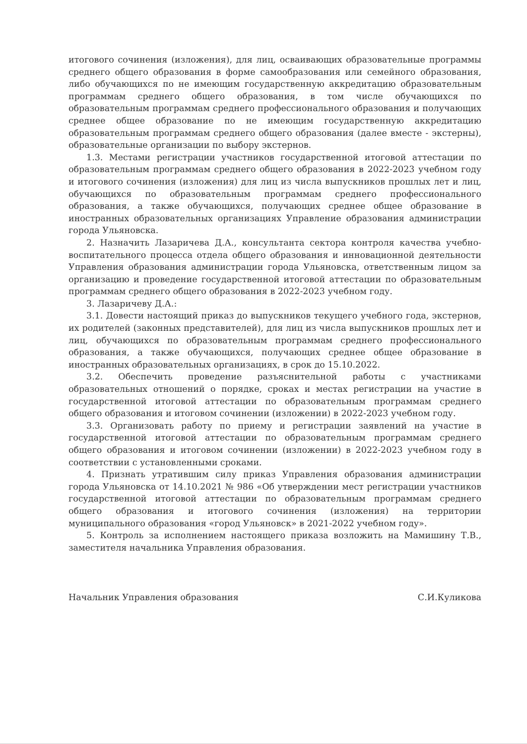итогового сочинения (изложения), для лиц, осваивающих образовательные программы среднего общего образования в форме самообразования или семейного образования, либо обучающихся по не имеющим государственную аккредитацию образовательным программам среднего общего образования, в том числе обучающихся по образовательным программам среднего профессионального образования и получающих среднее общее образование по не имеющим государственную аккредитацию образовательным программам среднего общего образования (далее вместе - экстерны), образовательные организации по выбору экстернов.
1.3. Местами регистрации участников государственной итоговой аттестации по образовательным программам среднего общего образования в 2022-2023 учебном году и итогового сочинения (изложения) для лиц из числа выпускников прошлых лет и лиц, обучающихся по образовательным программам среднего профессионального образования, а также обучающихся, получающих среднее общее образование в иностранных образовательных организациях Управление образования администрации города Ульяновска.
2. Назначить Лазаричева Д.А., консультанта сектора контроля качества учебно-воспитательного процесса отдела общего образования и инновационной деятельности Управления образования администрации города Ульяновска, ответственным лицом за организацию и проведение государственной итоговой аттестации по образовательным программам среднего общего образования в 2022-2023 учебном году.
3. Лазаричеву Д.А.:
3.1. Довести настоящий приказ до выпускников текущего учебного года, экстернов, их родителей (законных представителей), для лиц из числа выпускников прошлых лет и лиц, обучающихся по образовательным программам среднего профессионального образования, а также обучающихся, получающих среднее общее образование в иностранных образовательных организациях, в срок до 15.10.2022.
3.2. Обеспечить проведение разъяснительной работы с участниками образовательных отношений о порядке, сроках и местах регистрации на участие в государственной итоговой аттестации по образовательным программам среднего общего образования и итоговом сочинении (изложении) в 2022-2023 учебном году.
3.3. Организовать работу по приему и регистрации заявлений на участие в государственной итоговой аттестации по образовательным программам среднего общего образования и итоговом сочинении (изложении) в 2022-2023 учебном году в соответствии с установленными сроками.
4. Признать утратившим силу приказ Управления образования администрации города Ульяновска от 14.10.2021 № 986 «Об утверждении мест регистрации участников государственной итоговой аттестации по образовательным программам среднего общего образования и итогового сочинения (изложения) на территории муниципального образования «город Ульяновск» в 2021-2022 учебном году».
5. Контроль за исполнением настоящего приказа возложить на Мамишину Т.В., заместителя начальника Управления образования.
Начальник Управления образования С.И.Куликова